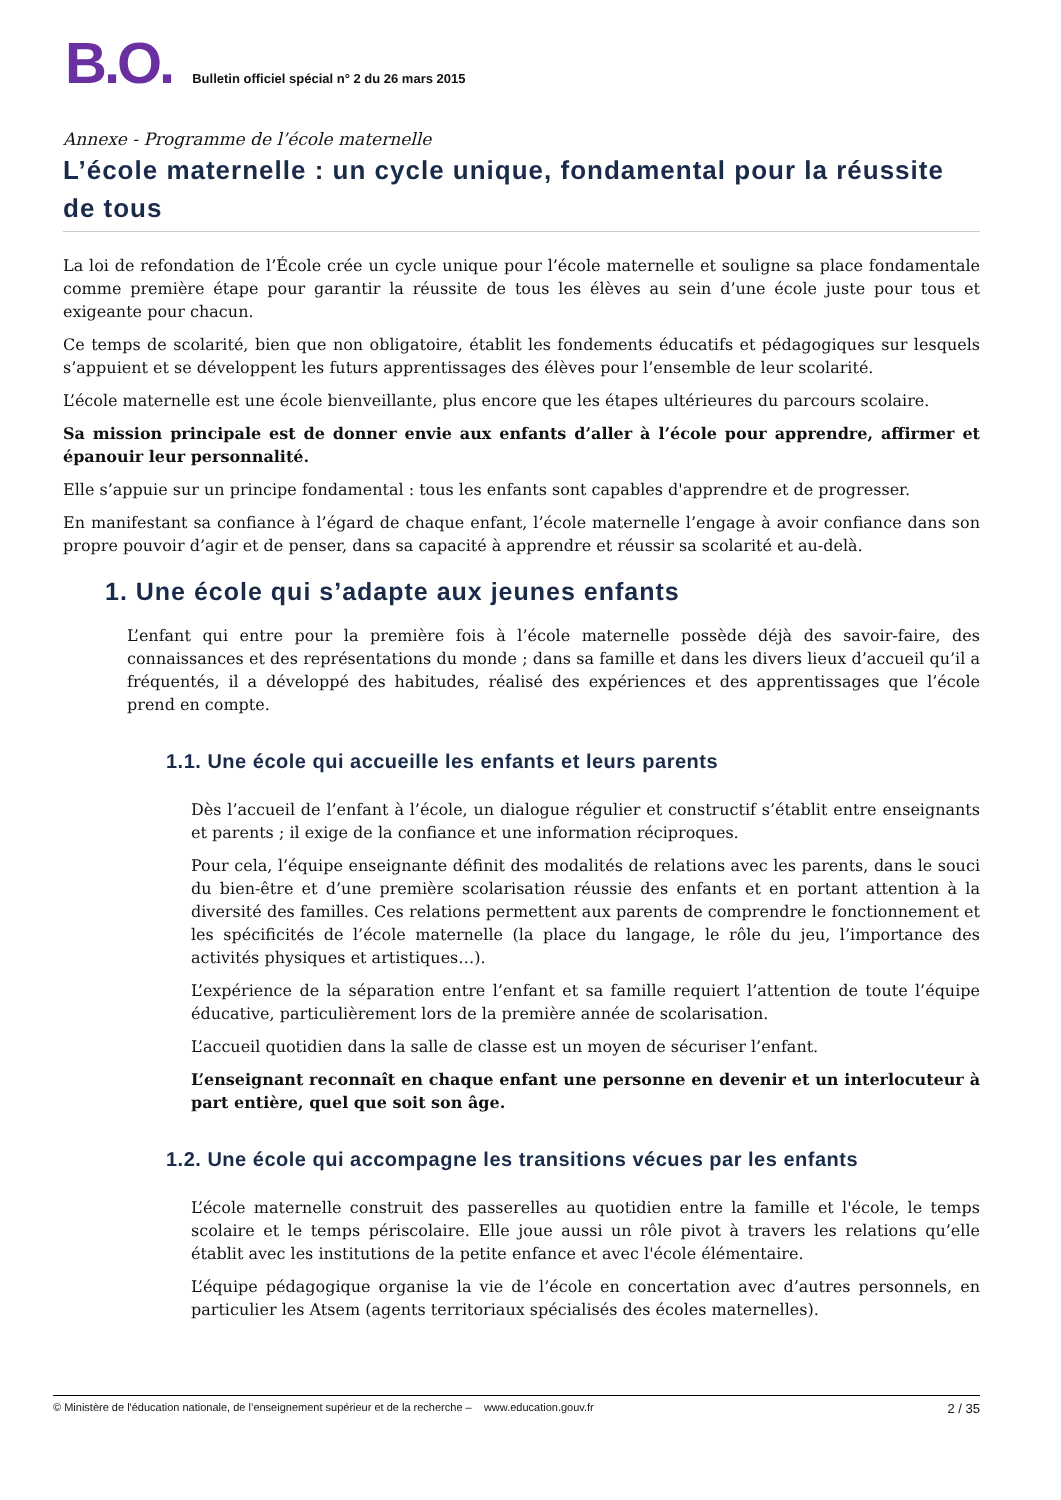B.O. Bulletin officiel spécial n° 2 du 26 mars 2015
Annexe - Programme de l’école maternelle
L’école maternelle : un cycle unique, fondamental pour la réussite de tous
La loi de refondation de l’École crée un cycle unique pour l’école maternelle et souligne sa place fondamentale comme première étape pour garantir la réussite de tous les élèves au sein d’une école juste pour tous et exigeante pour chacun.
Ce temps de scolarité, bien que non obligatoire, établit les fondements éducatifs et pédagogiques sur lesquels s’appuient et se développent les futurs apprentissages des élèves pour l’ensemble de leur scolarité.
L’école maternelle est une école bienveillante, plus encore que les étapes ultérieures du parcours scolaire.
Sa mission principale est de donner envie aux enfants d’aller à l’école pour apprendre, affirmer et épanouir leur personnalité.
Elle s’appuie sur un principe fondamental : tous les enfants sont capables d'apprendre et de progresser.
En manifestant sa confiance à l’égard de chaque enfant, l’école maternelle l’engage à avoir confiance dans son propre pouvoir d’agir et de penser, dans sa capacité à apprendre et réussir sa scolarité et au-delà.
1. Une école qui s’adapte aux jeunes enfants
L’enfant qui entre pour la première fois à l’école maternelle possède déjà des savoir-faire, des connaissances et des représentations du monde ; dans sa famille et dans les divers lieux d’accueil qu’il a fréquentés, il a développé des habitudes, réalisé des expériences et des apprentissages que l’école prend en compte.
1.1. Une école qui accueille les enfants et leurs parents
Dès l’accueil de l’enfant à l’école, un dialogue régulier et constructif s’établit entre enseignants et parents ; il exige de la confiance et une information réciproques.
Pour cela, l’équipe enseignante définit des modalités de relations avec les parents, dans le souci du bien-être et d’une première scolarisation réussie des enfants et en portant attention à la diversité des familles. Ces relations permettent aux parents de comprendre le fonctionnement et les spécificités de l’école maternelle (la place du langage, le rôle du jeu, l’importance des activités physiques et artistiques…).
L’expérience de la séparation entre l’enfant et sa famille requiert l’attention de toute l’équipe éducative, particulièrement lors de la première année de scolarisation.
L’accueil quotidien dans la salle de classe est un moyen de sécuriser l’enfant.
L’enseignant reconnaît en chaque enfant une personne en devenir et un interlocuteur à part entière, quel que soit son âge.
1.2. Une école qui accompagne les transitions vécues par les enfants
L’école maternelle construit des passerelles au quotidien entre la famille et l'école, le temps scolaire et le temps périscolaire. Elle joue aussi un rôle pivot à travers les relations qu’elle établit avec les institutions de la petite enfance et avec l'école élémentaire.
L’équipe pédagogique organise la vie de l’école en concertation avec d’autres personnels, en particulier les Atsem (agents territoriaux spécialisés des écoles maternelles).
© Ministère de l'éducation nationale, de l’enseignement supérieur et de la recherche – www.education.gouv.fr 2 / 35